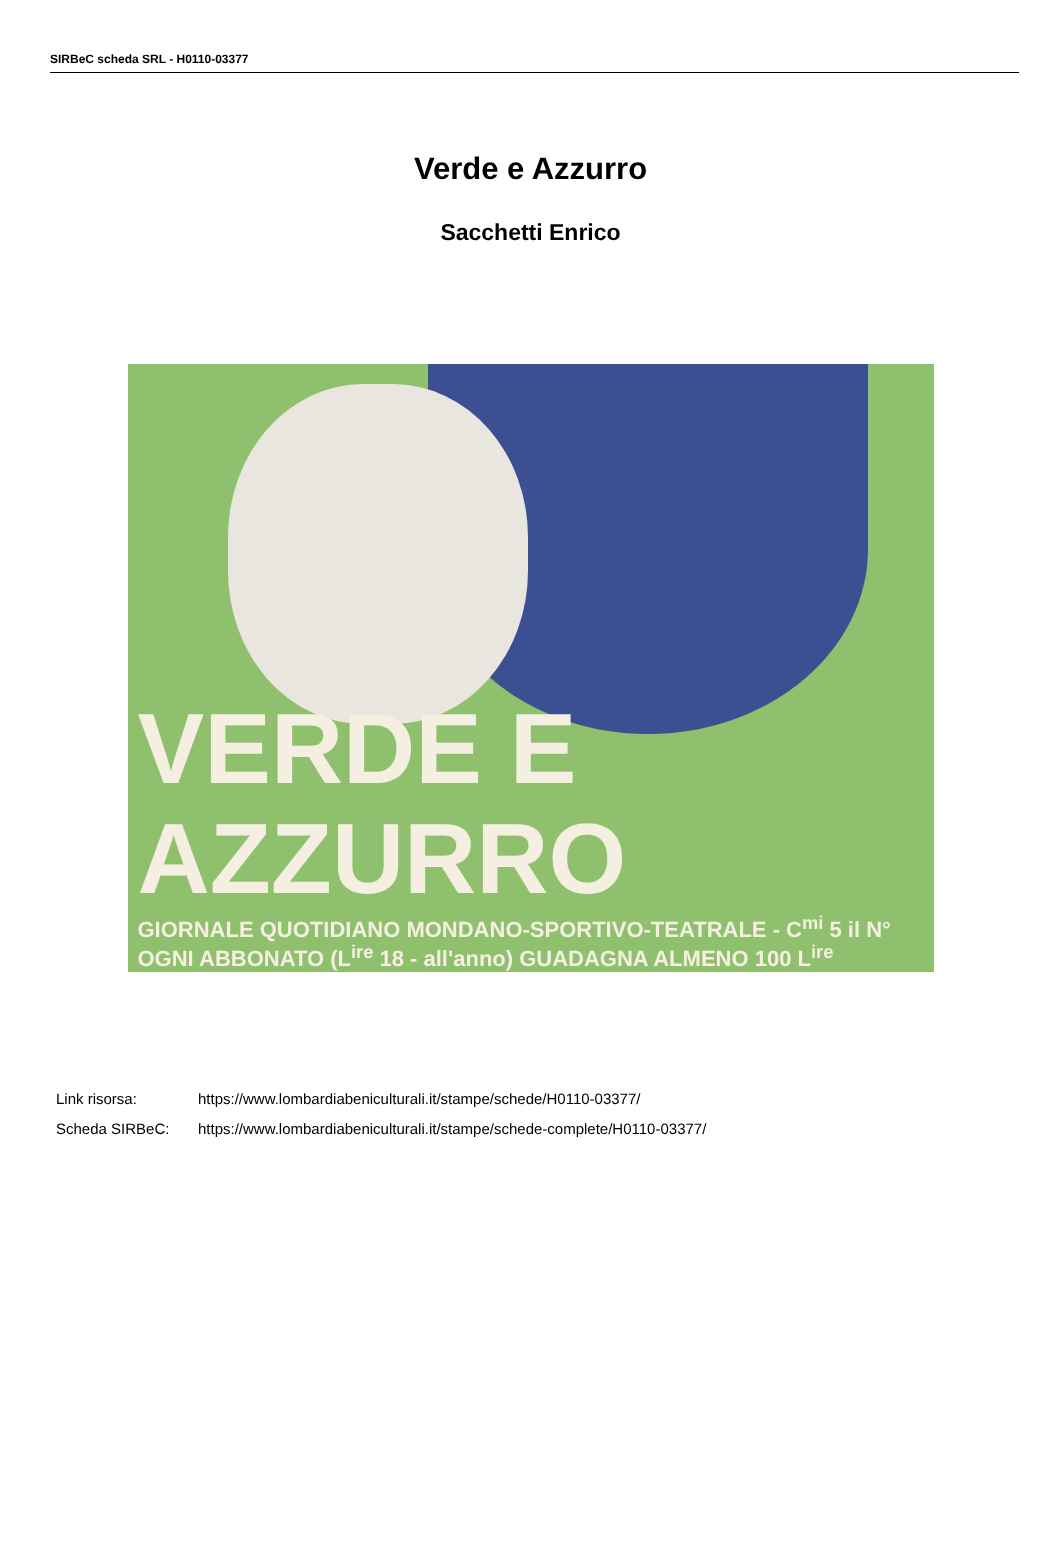SIRBeC scheda SRL - H0110-03377
Verde e Azzurro
Sacchetti Enrico
VERDE E AZZURRO
GIORNALE QUOTIDIANO MONDANO-SPORTIVO-TEATRALE - C<sup>mi</sup> 5 il N°
OGNI ABBONATO (L<sup>ire</sup> 18 - all'anno) GUADAGNA ALMENO 100 L<sup>ire</sup>
Link risorsa: https://www.lombardiabeniculturali.it/stampe/schede/H0110-03377/
Scheda SIRBeC: https://www.lombardiabeniculturali.it/stampe/schede-complete/H0110-03377/